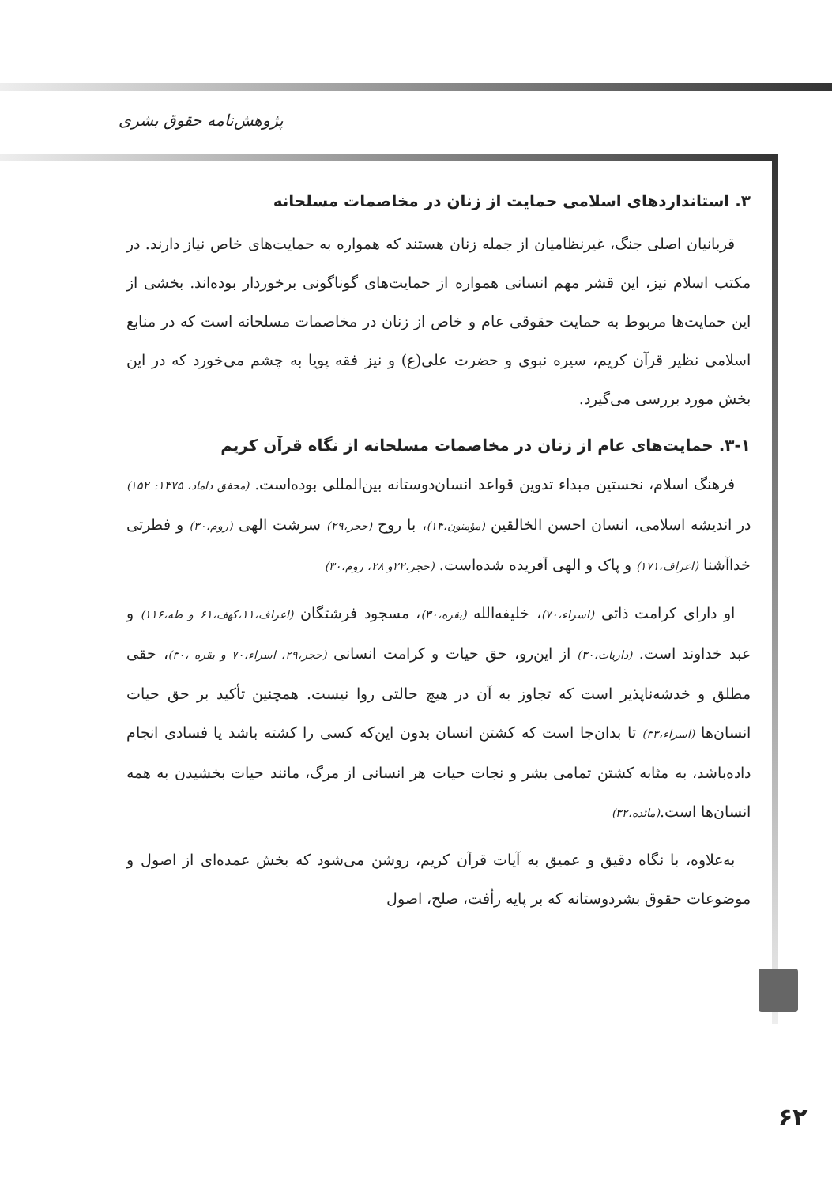پژوهش‌نامه حقوق بشری
۳. استانداردهای اسلامی حمایت از زنان در مخاصمات مسلحانه
قربانیان اصلی جنگ، غیرنظامیان از جمله زنان هستند که همواره به حمایت‌های خاص نیاز دارند. در مکتب اسلام نیز، این قشر مهم انسانی همواره از حمایت‌های گوناگونی برخوردار بوده‌اند. بخشی از این حمایت‌ها مربوط به حمایت حقوقی عام و خاص از زنان در مخاصمات مسلحانه است که در منابع اسلامی نظیر قرآن کریم، سیره نبوی و حضرت علی(ع) و نیز فقه پویا به چشم می‌خورد که در این بخش مورد بررسی می‌گیرد.
۳-۱. حمایت‌های عام از زنان در مخاصمات مسلحانه از نگاه قرآن کریم
فرهنگ اسلام، نخستین مبداء تدوین قواعد انسان‌دوستانه بین‌المللی بوده‌است. (محقق داماد، ۱۳۷۵: ۱۵۲) در اندیشه اسلامی، انسان احسن الخالقین (مؤمنون،۱۴)، با روح (حجر،۲۹) سرشت الهی (روم،۳۰) و فطرتی خداآشنا (اعراف،۱۷۱) و پاک و الهی آفریده شده‌است. (حجر،۲۲و ۲۸، روم،۳۰)
او دارای کرامت ذاتی (اسراء،۷۰)، خلیفه‌الله (بقره،۳۰)، مسجود فرشتگان (اعراف،۱۱،کهف،۶۱ و طه،۱۱۶) و عبد خداوند است. (ذاریات،۳۰) از این‌رو، حق حیات و کرامت انسانی (حجر،۲۹، اسراء،۷۰ و بقره ،۳۰)، حقی مطلق و خدشه‌ناپذیر است که تجاوز به آن در هیچ حالتی روا نیست. همچنین تأکید بر حق حیات انسان‌ها (اسراء،۳۳) تا بدان‌جا است که کشتن انسان بدون این‌که کسی را کشته باشد یا فسادی انجام داده‌باشد، به مثابه کشتن تمامی بشر و نجات حیات هر انسانی از مرگ، مانند حیات بخشیدن به همه انسان‌ها است.(مائده،۳۲)
به‌علاوه، با نگاه دقیق و عمیق به آیات قرآن کریم، روشن می‌شود که بخش عمده‌ای از اصول و موضوعات حقوق بشردوستانه که بر پایه رأفت، صلح، اصول
۶۲